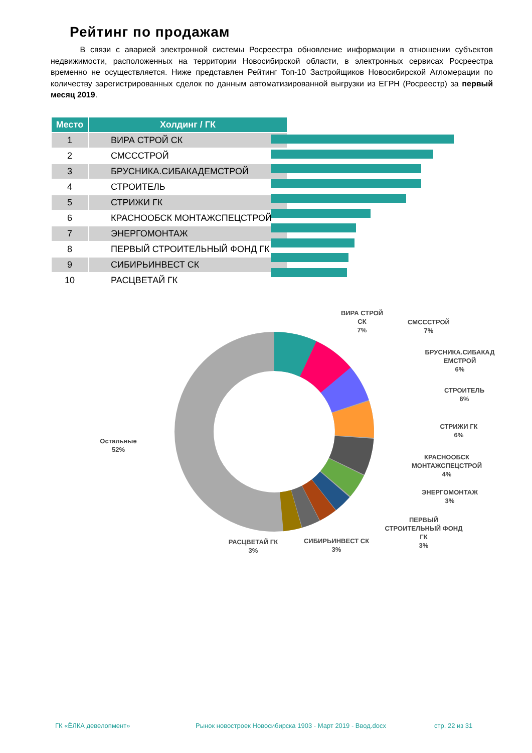Рейтинг по продажам
В связи с аварией электронной системы Росреестра обновление информации в отношении субъектов недвижимости, расположенных на территории Новосибирской области, в электронных сервисах Росреестра временно не осуществляется. Ниже представлен Рейтинг Топ-10 Застройщиков Новосибирской Агломерации по количеству зарегистрированных сделок по данным автоматизированной выгрузки из ЕГРН (Росреестр) за первый месяц 2019.
| Место | Холдинг / ГК |
| --- | --- |
| 1 | ВИРА СТРОЙ СК |
| 2 | СМСССТРОЙ |
| 3 | БРУСНИКА.СИБАКАДЕМСТРОЙ |
| 4 | СТРОИТЕЛЬ |
| 5 | СТРИЖИ ГК |
| 6 | КРАСНООБСК МОНТАЖСПЕЦСТРОЙ |
| 7 | ЭНЕРГОМОНТАЖ |
| 8 | ПЕРВЫЙ СТРОИТЕЛЬНЫЙ ФОНД ГК |
| 9 | СИБИРЬИНВЕСТ СК |
| 10 | РАСЦВЕТАЙ ГК |
ВИРА СТРОЙ
СК
7%
СМСССТРОЙ
7%
БРУСНИКА.СИБАКАД
ЕМСТРОЙ
6%
СТРОИТЕЛЬ
6%
СТРИЖИ ГК
6%
КРАСНООБСК
МОНТАЖСПЕЦСТРОЙ
4%
ЭНЕРГОМОНТАЖ
3%
ПЕРВЫЙ
СТРОИТЕЛЬНЫЙ ФОНД
ГК
3%
СИБИРЬИНВЕСТ СК
3%
РАСЦВЕТАЙ ГК
3%
Остальные
52%
ГК «ЁЛКА девелопмент»
Рынок новостроек Новосибирска 1903 - Март 2019 - Ввод.docx
стр. 22 из 31